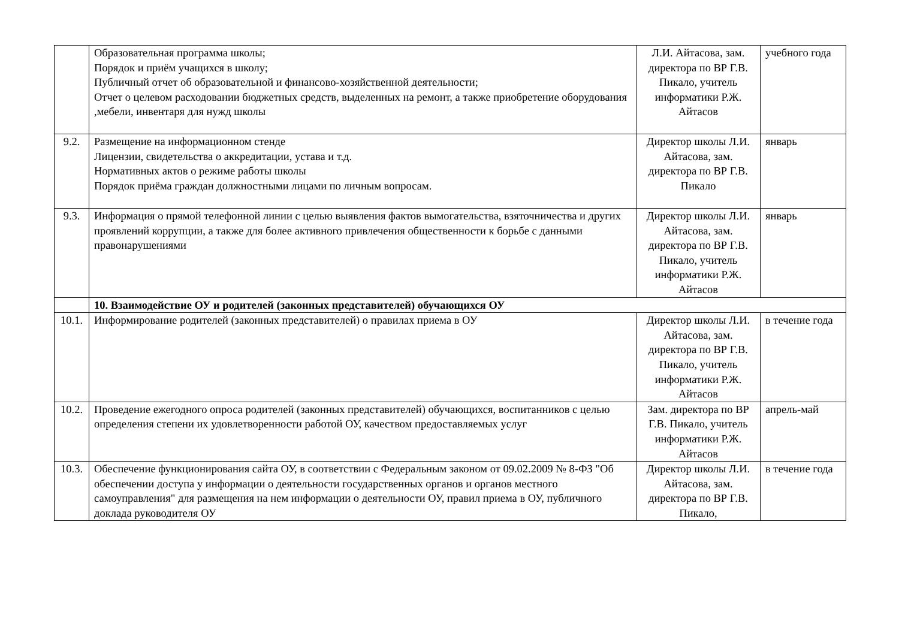| | Образовательная программа школы; Порядок и приём учащихся в школу; Публичный отчет об образовательной и финансово-хозяйственной деятельности; Отчет о целевом расходовании бюджетных средств, выделенных на ремонт, а также приобретение оборудования ,мебели, инвентаря для нужд школы | Л.И. Айтасова, зам. директора по ВР Г.В. Пикало, учитель информатики Р.Ж. Айтасов | учебного года |
| 9.2. | Размещение на информационном стенде Лицензии, свидетельства о аккредитации, устава и т.д. Нормативных актов о режиме работы школы Порядок приёма граждан должностными лицами по личным вопросам. | Директор школы Л.И. Айтасова, зам. директора по ВР Г.В. Пикало | январь |
| 9.3. | Информация о прямой телефонной линии с целью выявления фактов вымогательства, взяточничества и других проявлений коррупции, а также для более активного привлечения общественности к борьбе с данными правонарушениями | Директор школы Л.И. Айтасова, зам. директора по ВР Г.В. Пикало, учитель информатики Р.Ж. Айтасов | январь |
| | 10. Взаимодействие ОУ и родителей (законных представителей) обучающихся ОУ | | |
| 10.1. | Информирование родителей (законных представителей) о правилах приема в ОУ | Директор школы Л.И. Айтасова, зам. директора по ВР Г.В. Пикало, учитель информатики Р.Ж. Айтасов | в течение года |
| 10.2. | Проведение ежегодного опроса родителей (законных представителей) обучающихся, воспитанников с целью определения степени их удовлетворенности работой ОУ, качеством предоставляемых услуг | Зам. директора по ВР Г.В. Пикало, учитель информатики Р.Ж. Айтасов | апрель-май |
| 10.3. | Обеспечение функционирования сайта ОУ, в соответствии с Федеральным законом от 09.02.2009 № 8-ФЗ "Об обеспечении доступа у информации о деятельности государственных органов и органов местного самоуправления" для размещения на нем информации о деятельности ОУ, правил приема в ОУ, публичного доклада руководителя ОУ | Директор школы Л.И. Айтасова, зам. директора по ВР Г.В. Пикало, | в течение года |